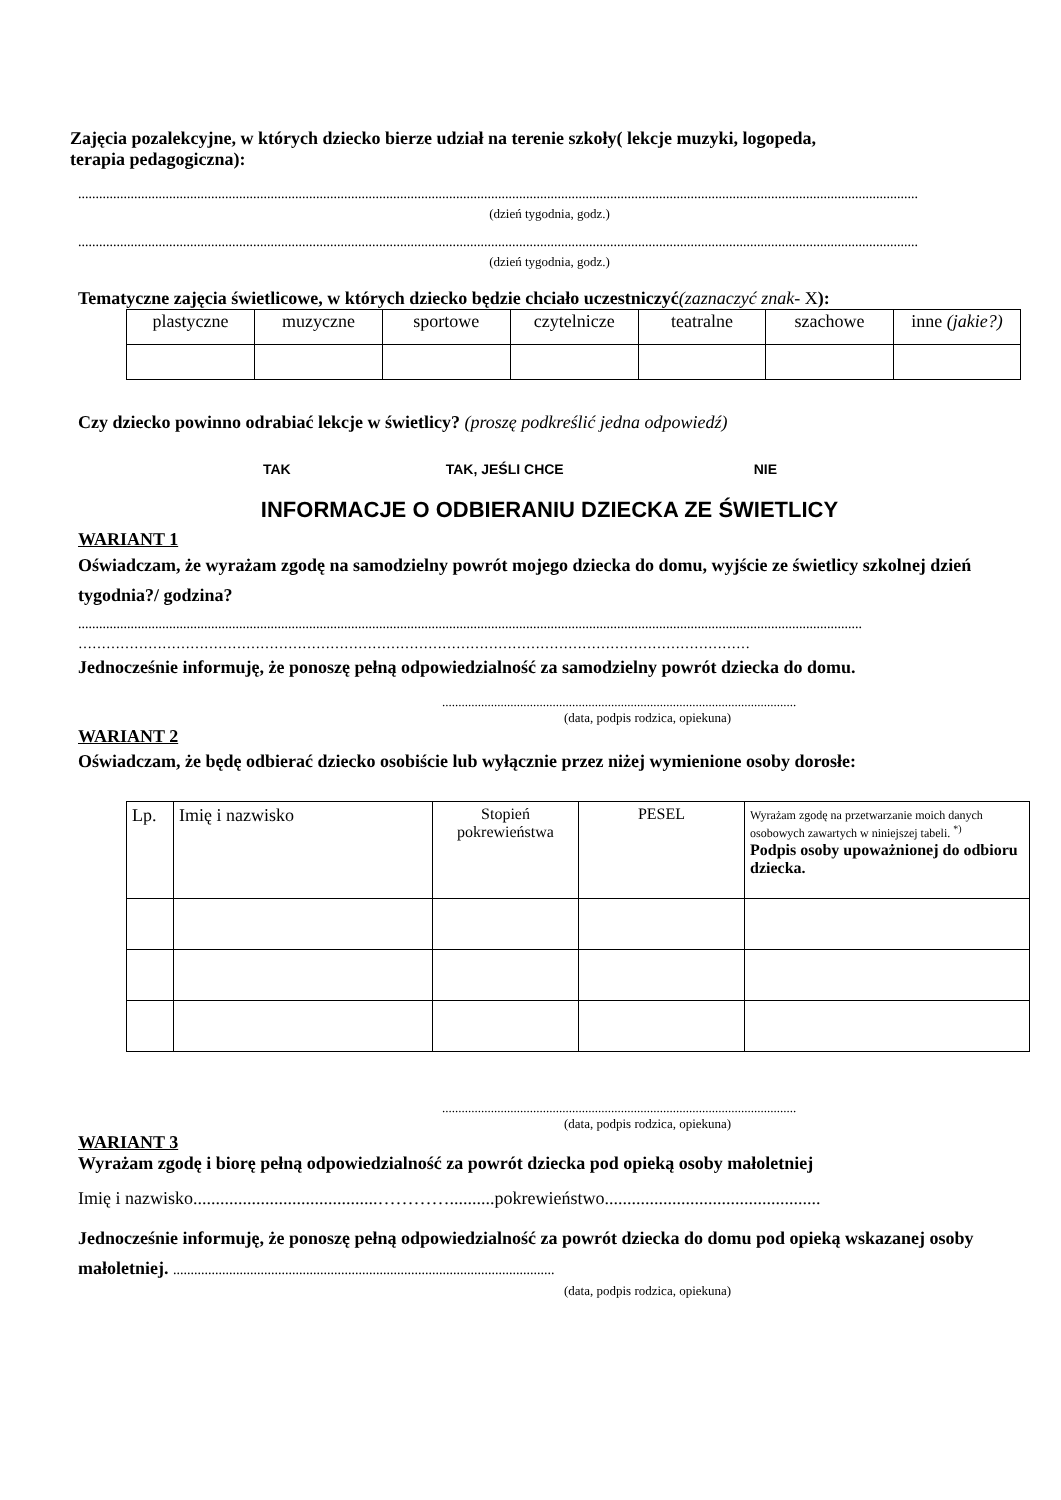Zajęcia pozalekcyjne, w których dziecko bierze udział na terenie szkoły( lekcje muzyki, logopeda,
terapia pedagogiczna):
................................................................................................................................................................................................................................................
(dzień tygodnia, godz.)
................................................................................................................................................................................................................................................
(dzień tygodnia, godz.)
Tematyczne zajęcia świetlicowe, w których dziecko będzie chciało uczestniczyć(zaznaczyć znak- X):
| plastyczne | muzyczne | sportowe | czytelnicze | teatralne | szachowe | inne (jakie?) |
Czy dziecko powinno odrabiać lekcje w świetlicy? (proszę podkreślić jedna odpowiedź)
TAK TAK, JEŚLI CHCE NIE
INFORMACJE O ODBIERANIU DZIECKA ZE ŚWIETLICY
WARIANT 1
Oświadczam, że wyrażam zgodę na samodzielny powrót mojego dziecka do domu, wyjście ze świetlicy szkolnej dzień tygodnia?/ godzina?
................................................................................................................................................................................................................................
………………………………………………………………………………………………………………………………
Jednocześnie informuję, że ponoszę pełną odpowiedzialność za samodzielny powrót dziecka do domu.
.............................................................................................................
(data, podpis rodzica, opiekuna)
WARIANT 2
Oświadczam, że będę odbierać dziecko osobiście lub wyłącznie przez niżej wymienione osoby dorosłe:
| Lp. | Imię i nazwisko | Stopień pokrewieństwa | PESEL | Wyrażam zgodę na przetwarzanie moich danych osobowych zawartych w niniejszej tabeli. <sup>*)</sup> Podpis osoby upoważnionej do odbioru dziecka. |
.............................................................................................................
(data, podpis rodzica, opiekuna)
WARIANT 3
Wyrażam zgodę i biorę pełną odpowiedzialność za powrót dziecka pod opieką osoby małoletniej
Imię i nazwisko.........................................…………..........pokrewieństwo................................................
Jednocześnie informuję, że ponoszę pełną odpowiedzialność za powrót dziecka do domu pod opieką wskazanej osoby małoletniej. .............................................................................................................
(data, podpis rodzica, opiekuna)